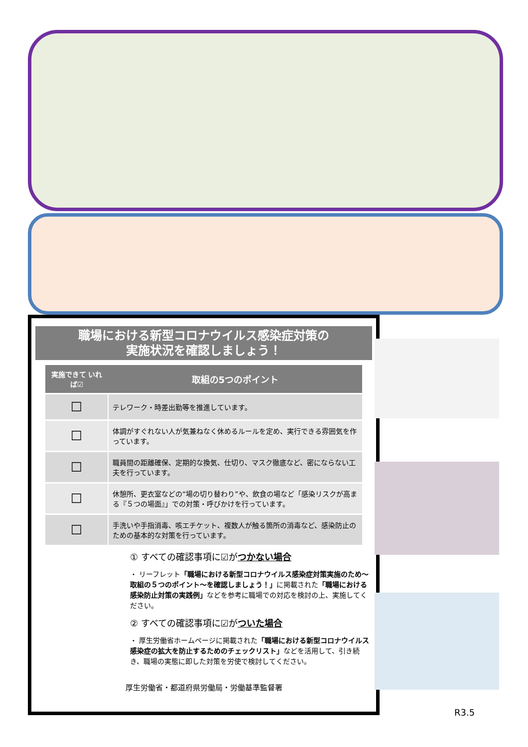職場における新型コロナウイルス感染症対策の
実施状況を確認しましょう！
| 実施できて いれば☑ | 取組の5つのポイント |
| --- | --- |
| ☐ | テレワーク・時差出勤等を推進しています。 |
| ☐ | 体調がすぐれない人が気兼ねなく休めるルールを定め、実行できる雰囲気を作っています。 |
| ☐ | 職員間の距離確保、定期的な換気、仕切り、マスク徹底など、密にならない工夫を行っています。 |
| ☐ | 休憩所、更衣室などの“場の切り替わり”や、飲食の場など「感染リスクが高まる『５つの場面』」での対策・呼びかけを行っています。 |
| ☐ | 手洗いや手指消毒、咳エチケット、複数人が触る箇所の消毒など、感染防止のための基本的な対策を行っています。 |
① すべての確認事項に☑がつかない場合
・ リーフレット「職場における新型コロナウイルス感染症対策実施のため～取組の５つのポイント～を確認しましょう！」に掲載された「職場における感染防止対策の実践例」などを参考に職場での対応を検討の上、実施してください。
② すべての確認事項に☑がついた場合
・ 厚生労働省ホームページに掲載された「職場における新型コロナウイルス感染症の拡大を防止するためのチェックリスト」などを活用して、引き続き、職場の実態に即した対策を労使で検討してください。
厚生労働省・都道府県労働局・労働基準監督署
R3.5